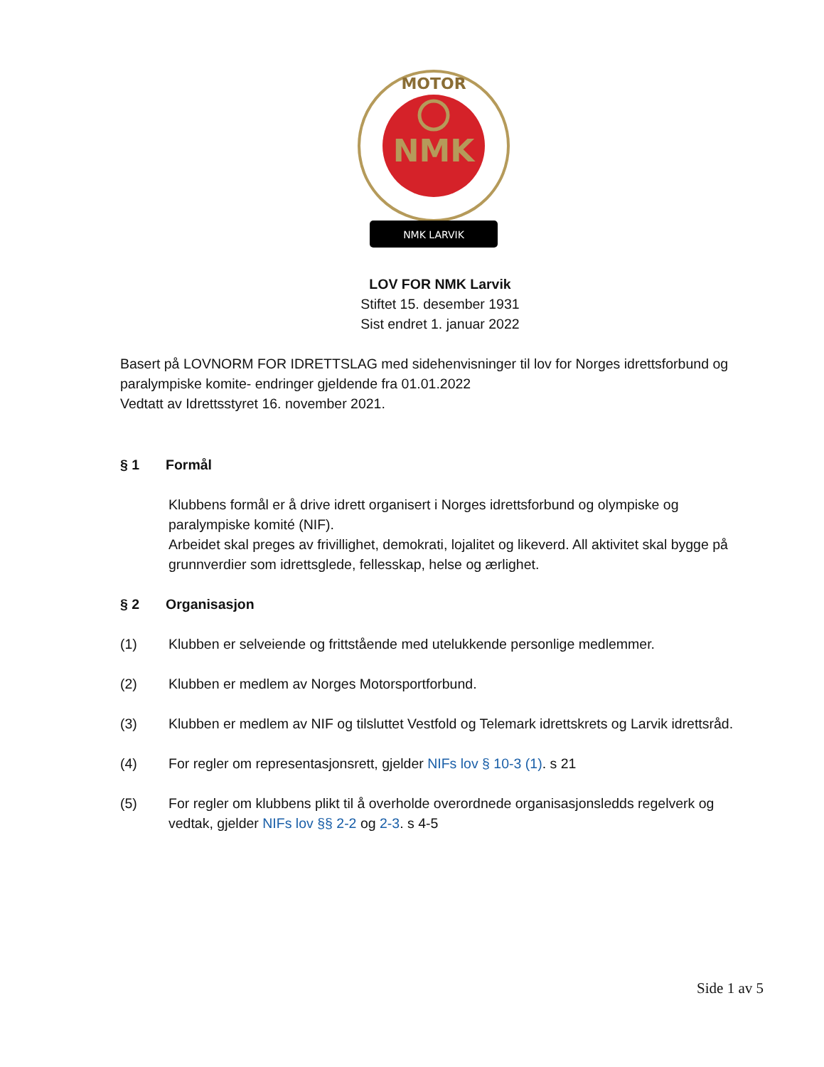NMK
MOTOR
NMK LARVIK
LOV FOR NMK Larvik
Stiftet 15. desember 1931
Sist endret 1. januar 2022
Basert på LOVNORM FOR IDRETTSLAG med sidehenvisninger til lov for Norges idrettsforbund og paralympiske komite- endringer gjeldende fra 01.01.2022
Vedtatt av Idrettsstyret 16. november 2021.
§ 1 Formål
Klubbens formål er å drive idrett organisert i Norges idrettsforbund og olympiske og paralympiske komité (NIF).
Arbeidet skal preges av frivillighet, demokrati, lojalitet og likeverd. All aktivitet skal bygge på grunnverdier som idrettsglede, fellesskap, helse og ærlighet.
§ 2 Organisasjon
(1) Klubben er selveiende og frittstående med utelukkende personlige medlemmer.
(2) Klubben er medlem av Norges Motorsportforbund.
(3) Klubben er medlem av NIF og tilsluttet Vestfold og Telemark idrettskrets og Larvik idrettsråd.
(4) For regler om representasjonsrett, gjelder NIFs lov § 10-3 (1). s 21
(5) For regler om klubbens plikt til å overholde overordnede organisasjonsledds regelverk og vedtak, gjelder NIFs lov §§ 2-2 og 2-3. s 4-5
Side 1 av 5